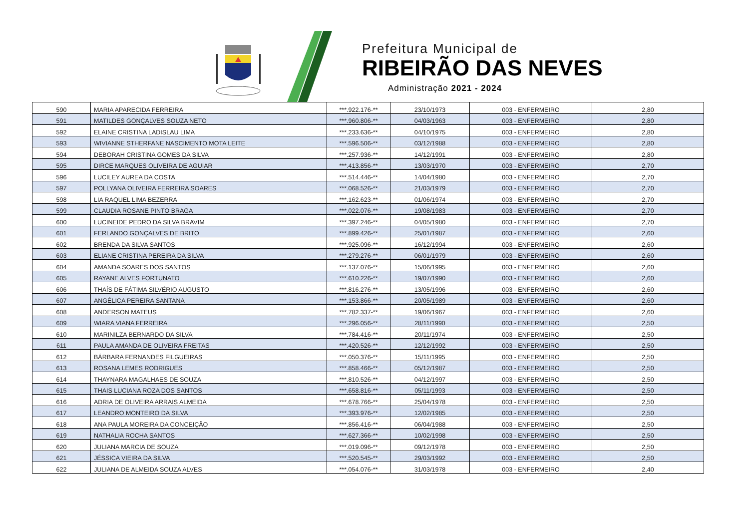Prefeitura Municipal de
RIBEIRÃO DAS NEVES
Administração 2021 - 2024
| 590 | MARIA APARECIDA FERREIRA | ***.922.176-** | 23/10/1973 | 003 - ENFERMEIRO | 2,80 |
| 591 | MATILDES GONÇALVES SOUZA NETO | ***.960.806-** | 04/03/1963 | 003 - ENFERMEIRO | 2,80 |
| 592 | ELAINE CRISTINA LADISLAU LIMA | ***.233.636-** | 04/10/1975 | 003 - ENFERMEIRO | 2,80 |
| 593 | WIVIANNE STHERFANE NASCIMENTO MOTA LEITE | ***.596.506-** | 03/12/1988 | 003 - ENFERMEIRO | 2,80 |
| 594 | DEBORAH CRISTINA GOMES DA SILVA | ***.257.936-** | 14/12/1991 | 003 - ENFERMEIRO | 2,80 |
| 595 | DIRCE MARQUES OLIVEIRA DE AGUIAR | ***.413.856-** | 13/03/1970 | 003 - ENFERMEIRO | 2,70 |
| 596 | LUCILEY AUREA DA COSTA | ***.514.446-** | 14/04/1980 | 003 - ENFERMEIRO | 2,70 |
| 597 | POLLYANA OLIVEIRA FERREIRA SOARES | ***.068.526-** | 21/03/1979 | 003 - ENFERMEIRO | 2,70 |
| 598 | LIA RAQUEL LIMA BEZERRA | ***.162.623-** | 01/06/1974 | 003 - ENFERMEIRO | 2,70 |
| 599 | CLAUDIA ROSANE PINTO BRAGA | ***.022.076-** | 19/08/1983 | 003 - ENFERMEIRO | 2,70 |
| 600 | LUCINEIDE PEDRO DA SILVA BRAVIM | ***.397.246-** | 04/05/1980 | 003 - ENFERMEIRO | 2,70 |
| 601 | FERLANDO GONÇALVES DE BRITO | ***.899.426-** | 25/01/1987 | 003 - ENFERMEIRO | 2,60 |
| 602 | BRENDA DA SILVA SANTOS | ***.925.096-** | 16/12/1994 | 003 - ENFERMEIRO | 2,60 |
| 603 | ELIANE CRISTINA PEREIRA DA SILVA | ***.279.276-** | 06/01/1979 | 003 - ENFERMEIRO | 2,60 |
| 604 | AMANDA SOARES DOS SANTOS | ***.137.076-** | 15/06/1995 | 003 - ENFERMEIRO | 2,60 |
| 605 | RAYANE ALVES FORTUNATO | ***.610.226-** | 19/07/1990 | 003 - ENFERMEIRO | 2,60 |
| 606 | THAÍS DE FÁTIMA SILVÉRIO AUGUSTO | ***.816.276-** | 13/05/1996 | 003 - ENFERMEIRO | 2,60 |
| 607 | ANGÉLICA PEREIRA SANTANA | ***.153.866-** | 20/05/1989 | 003 - ENFERMEIRO | 2,60 |
| 608 | ANDERSON MATEUS | ***.782.337-** | 19/06/1967 | 003 - ENFERMEIRO | 2,60 |
| 609 | WIARA VIANA FERREIRA | ***.296.056-** | 28/11/1990 | 003 - ENFERMEIRO | 2,50 |
| 610 | MARINILZA BERNARDO DA SILVA | ***.784.416-** | 20/11/1974 | 003 - ENFERMEIRO | 2,50 |
| 611 | PAULA AMANDA DE OLIVEIRA FREITAS | ***.420.526-** | 12/12/1992 | 003 - ENFERMEIRO | 2,50 |
| 612 | BÁRBARA FERNANDES FILGUEIRAS | ***.050.376-** | 15/11/1995 | 003 - ENFERMEIRO | 2,50 |
| 613 | ROSANA LEMES RODRIGUES | ***.858.466-** | 05/12/1987 | 003 - ENFERMEIRO | 2,50 |
| 614 | THAYNARA MAGALHAES DE SOUZA | ***.810.526-** | 04/12/1997 | 003 - ENFERMEIRO | 2,50 |
| 615 | THAIS LUCIANA ROZA DOS SANTOS | ***.658.816-** | 05/11/1993 | 003 - ENFERMEIRO | 2,50 |
| 616 | ADRIA DE OLIVEIRA ARRAIS ALMEIDA | ***.678.766-** | 25/04/1978 | 003 - ENFERMEIRO | 2,50 |
| 617 | LEANDRO MONTEIRO DA SILVA | ***.393.976-** | 12/02/1985 | 003 - ENFERMEIRO | 2,50 |
| 618 | ANA PAULA MOREIRA DA CONCEIÇÃO | ***.856.416-** | 06/04/1988 | 003 - ENFERMEIRO | 2,50 |
| 619 | NATHALIA ROCHA SANTOS | ***.627.366-** | 10/02/1998 | 003 - ENFERMEIRO | 2,50 |
| 620 | JULIANA MARCIA DE SOUZA | ***.019.096-** | 09/12/1978 | 003 - ENFERMEIRO | 2,50 |
| 621 | JÉSSICA VIEIRA DA SILVA | ***.520.545-** | 29/03/1992 | 003 - ENFERMEIRO | 2,50 |
| 622 | JULIANA DE ALMEIDA SOUZA ALVES | ***.054.076-** | 31/03/1978 | 003 - ENFERMEIRO | 2,40 |